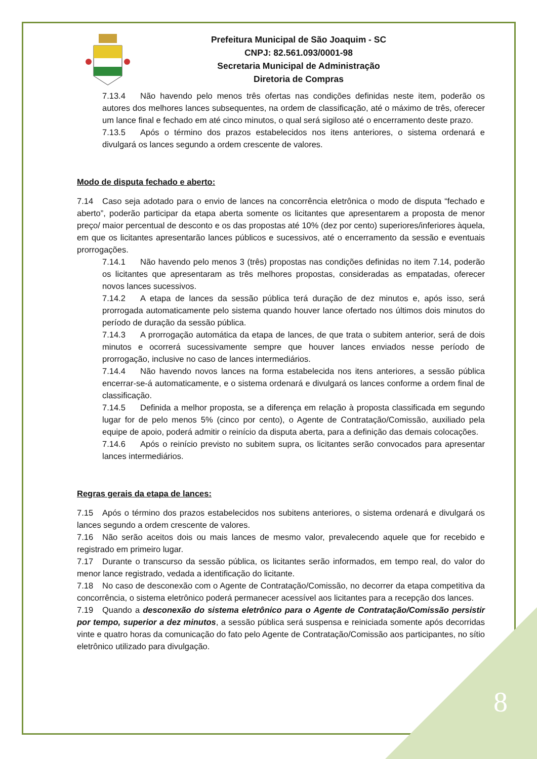Prefeitura Municipal de São Joaquim - SC
CNPJ: 82.561.093/0001-98
Secretaria Municipal de Administração
Diretoria de Compras
7.13.4 Não havendo pelo menos três ofertas nas condições definidas neste item, poderão os autores dos melhores lances subsequentes, na ordem de classificação, até o máximo de três, oferecer um lance final e fechado em até cinco minutos, o qual será sigiloso até o encerramento deste prazo.
7.13.5 Após o término dos prazos estabelecidos nos itens anteriores, o sistema ordenará e divulgará os lances segundo a ordem crescente de valores.
Modo de disputa fechado e aberto:
7.14 Caso seja adotado para o envio de lances na concorrência eletrônica o modo de disputa “fechado e aberto”, poderão participar da etapa aberta somente os licitantes que apresentarem a proposta de menor preço/ maior percentual de desconto e os das propostas até 10% (dez por cento) superiores/inferiores àquela, em que os licitantes apresentarão lances públicos e sucessivos, até o encerramento da sessão e eventuais prorrogações.
7.14.1 Não havendo pelo menos 3 (três) propostas nas condições definidas no item 7.14, poderão os licitantes que apresentaram as três melhores propostas, consideradas as empatadas, oferecer novos lances sucessivos.
7.14.2 A etapa de lances da sessão pública terá duração de dez minutos e, após isso, será prorrogada automaticamente pelo sistema quando houver lance ofertado nos últimos dois minutos do período de duração da sessão pública.
7.14.3 A prorrogação automática da etapa de lances, de que trata o subitem anterior, será de dois minutos e ocorrerá sucessivamente sempre que houver lances enviados nesse período de prorrogação, inclusive no caso de lances intermediários.
7.14.4 Não havendo novos lances na forma estabelecida nos itens anteriores, a sessão pública encerrar-se-á automaticamente, e o sistema ordenará e divulgará os lances conforme a ordem final de classificação.
7.14.5 Definida a melhor proposta, se a diferença em relação à proposta classificada em segundo lugar for de pelo menos 5% (cinco por cento), o Agente de Contratação/Comissão, auxiliado pela equipe de apoio, poderá admitir o reinício da disputa aberta, para a definição das demais colocações.
7.14.6 Após o reinício previsto no subitem supra, os licitantes serão convocados para apresentar lances intermediários.
Regras gerais da etapa de lances:
7.15 Após o término dos prazos estabelecidos nos subitens anteriores, o sistema ordenará e divulgará os lances segundo a ordem crescente de valores.
7.16 Não serão aceitos dois ou mais lances de mesmo valor, prevalecendo aquele que for recebido e registrado em primeiro lugar.
7.17 Durante o transcurso da sessão pública, os licitantes serão informados, em tempo real, do valor do menor lance registrado, vedada a identificação do licitante.
7.18 No caso de desconexão com o Agente de Contratação/Comissão, no decorrer da etapa competitiva da concorrência, o sistema eletrônico poderá permanecer acessível aos licitantes para a recepção dos lances.
7.19 Quando a desconexão do sistema eletrônico para o Agente de Contratação/Comissão persistir por tempo, superior a dez minutos, a sessão pública será suspensa e reiniciada somente após decorridas vinte e quatro horas da comunicação do fato pelo Agente de Contratação/Comissão aos participantes, no sítio eletrônico utilizado para divulgação.
8